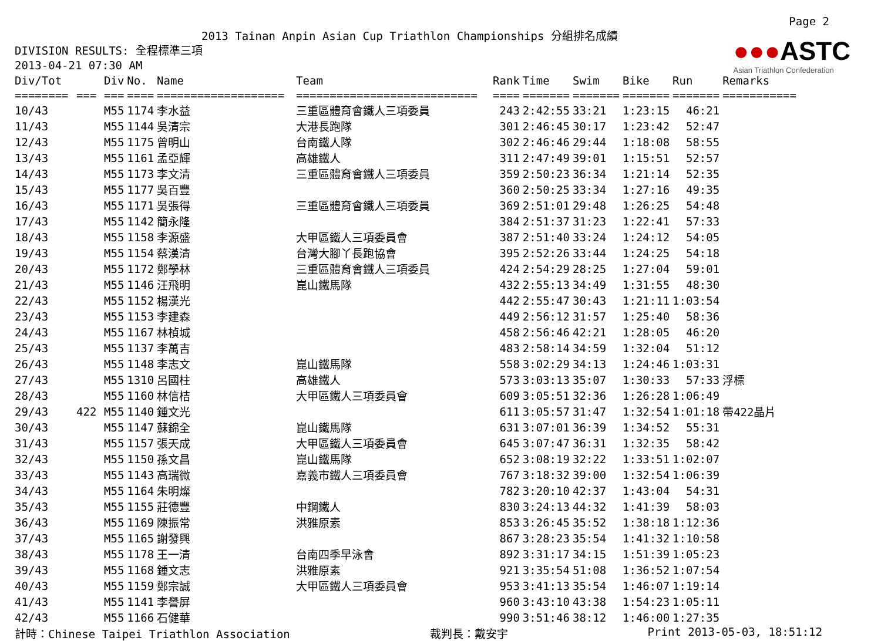Page 2
2013 Tainan Anpin Asian Cup Triathlon Championships 分組排名成績
DIVISION RESULTS: 全程標準三項
2013-04-21 07:30 AM
●●●ASTC
Asian Triathlon Confederation
| Div/Tot | | Div | No. | Name | Team | Rank | Time | Swim | Bike | Run | Remarks |
| --- | --- | --- | --- | --- | --- | --- | --- | --- | --- | --- | --- |
| ======== | === | === | ==== | =================== | =========================== | ==== | ======= | ======= | ======= | ======= | =========== |
| 10/43 | | M55 | 1174 | 李水益 | 三重區體育會鐵人三項委員 | 243 | 2:42:55 | 33:21 | 1:23:15 | 46:21 | |
| 11/43 | | M55 | 1144 | 吳清宗 | 大港長跑隊 | 301 | 2:46:45 | 30:17 | 1:23:42 | 52:47 | |
| 12/43 | | M55 | 1175 | 曾明山 | 台南鐵人隊 | 302 | 2:46:46 | 29:44 | 1:18:08 | 58:55 | |
| 13/43 | | M55 | 1161 | 孟亞輝 | 高雄鐵人 | 311 | 2:47:49 | 39:01 | 1:15:51 | 52:57 | |
| 14/43 | | M55 | 1173 | 李文清 | 三重區體育會鐵人三項委員 | 359 | 2:50:23 | 36:34 | 1:21:14 | 52:35 | |
| 15/43 | | M55 | 1177 | 吳百豐 | | 360 | 2:50:25 | 33:34 | 1:27:16 | 49:35 | |
| 16/43 | | M55 | 1171 | 吳張得 | 三重區體育會鐵人三項委員 | 369 | 2:51:01 | 29:48 | 1:26:25 | 54:48 | |
| 17/43 | | M55 | 1142 | 簡永隆 | | 384 | 2:51:37 | 31:23 | 1:22:41 | 57:33 | |
| 18/43 | | M55 | 1158 | 李源盛 | 大甲區鐵人三項委員會 | 387 | 2:51:40 | 33:24 | 1:24:12 | 54:05 | |
| 19/43 | | M55 | 1154 | 蔡漢清 | 台灣大腳丫長跑協會 | 395 | 2:52:26 | 33:44 | 1:24:25 | 54:18 | |
| 20/43 | | M55 | 1172 | 鄭學林 | 三重區體育會鐵人三項委員 | 424 | 2:54:29 | 28:25 | 1:27:04 | 59:01 | |
| 21/43 | | M55 | 1146 | 汪飛明 | 崑山鐵馬隊 | 432 | 2:55:13 | 34:49 | 1:31:55 | 48:30 | |
| 22/43 | | M55 | 1152 | 楊漢光 | | 442 | 2:55:47 | 30:43 | 1:21:11 | 1:03:54 | |
| 23/43 | | M55 | 1153 | 李建森 | | 449 | 2:56:12 | 31:57 | 1:25:40 | 58:36 | |
| 24/43 | | M55 | 1167 | 林楨城 | | 458 | 2:56:46 | 42:21 | 1:28:05 | 46:20 | |
| 25/43 | | M55 | 1137 | 李萬吉 | | 483 | 2:58:14 | 34:59 | 1:32:04 | 51:12 | |
| 26/43 | | M55 | 1148 | 李志文 | 崑山鐵馬隊 | 558 | 3:02:29 | 34:13 | 1:24:46 | 1:03:31 | |
| 27/43 | | M55 | 1310 | 呂國柱 | 高雄鐵人 | 573 | 3:03:13 | 35:07 | 1:30:33 | 57:33 | 浮標 |
| 28/43 | | M55 | 1160 | 林信桔 | 大甲區鐵人三項委員會 | 609 | 3:05:51 | 32:36 | 1:26:28 | 1:06:49 | |
| 29/43 | 422 | M55 | 1140 | 鍾文光 | | 611 | 3:05:57 | 31:47 | 1:32:54 | 1:01:18 | 帶422晶片 |
| 30/43 | | M55 | 1147 | 蘇錦全 | 崑山鐵馬隊 | 631 | 3:07:01 | 36:39 | 1:34:52 | 55:31 | |
| 31/43 | | M55 | 1157 | 張天成 | 大甲區鐵人三項委員會 | 645 | 3:07:47 | 36:31 | 1:32:35 | 58:42 | |
| 32/43 | | M55 | 1150 | 孫文昌 | 崑山鐵馬隊 | 652 | 3:08:19 | 32:22 | 1:33:51 | 1:02:07 | |
| 33/43 | | M55 | 1143 | 高瑞微 | 嘉義市鐵人三項委員會 | 767 | 3:18:32 | 39:00 | 1:32:54 | 1:06:39 | |
| 34/43 | | M55 | 1164 | 朱明燦 | | 782 | 3:20:10 | 42:37 | 1:43:04 | 54:31 | |
| 35/43 | | M55 | 1155 | 莊德豐 | 中鋼鐵人 | 830 | 3:24:13 | 44:32 | 1:41:39 | 58:03 | |
| 36/43 | | M55 | 1169 | 陳振常 | 洪雅原素 | 853 | 3:26:45 | 35:52 | 1:38:18 | 1:12:36 | |
| 37/43 | | M55 | 1165 | 謝發興 | | 867 | 3:28:23 | 35:54 | 1:41:32 | 1:10:58 | |
| 38/43 | | M55 | 1178 | 王一清 | 台南四季早泳會 | 892 | 3:31:17 | 34:15 | 1:51:39 | 1:05:23 | |
| 39/43 | | M55 | 1168 | 鍾文志 | 洪雅原素 | 921 | 3:35:54 | 51:08 | 1:36:52 | 1:07:54 | |
| 40/43 | | M55 | 1159 | 鄭宗誠 | 大甲區鐵人三項委員會 | 953 | 3:41:13 | 35:54 | 1:46:07 | 1:19:14 | |
| 41/43 | | M55 | 1141 | 李譽屏 | | 960 | 3:43:10 | 43:38 | 1:54:23 | 1:05:11 | |
| 42/43 | | M55 | 1166 | 石健華 | | 990 | 3:51:46 | 38:12 | 1:46:00 | 1:27:35 | |
計時：Chinese Taipei Triathlon Association 裁判長：戴安宇 Print 2013-05-03, 18:51:12